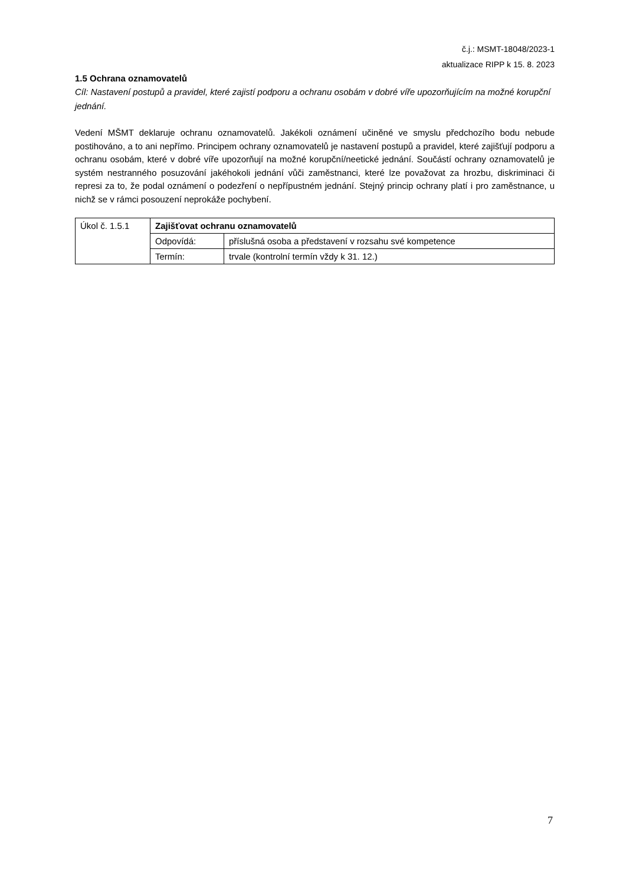č.j.: MSMT-18048/2023-1
aktualizace RIPP k 15. 8. 2023
1.5 Ochrana oznamovatelů
Cíl: Nastavení postupů a pravidel, které zajistí podporu a ochranu osobám v dobré víře upozorňujícím na možné korupční jednání.
Vedení MŠMT deklaruje ochranu oznamovatelů. Jakékoli oznámení učiněné ve smyslu předchozího bodu nebude postihováno, a to ani nepřímo. Principem ochrany oznamovatelů je nastavení postupů a pravidel, které zajišťují podporu a ochranu osobám, které v dobré víře upozorňují na možné korupční/neetické jednání. Součástí ochrany oznamovatelů je systém nestranného posuzování jakéhokoli jednání vůči zaměstnanci, které lze považovat za hrozbu, diskriminaci či represi za to, že podal oznámení o podezření o nepřípustném jednání. Stejný princip ochrany platí i pro zaměstnance, u nichž se v rámci posouzení neprokáže pochybení.
| Úkol č. 1.5.1 | Zajišťovat ochranu oznamovatelů | |
| | Odpovídá: | příslušná osoba a představení v rozsahu své kompetence |
| | Termín: | trvale (kontrolní termín vždy k 31. 12.) |
7